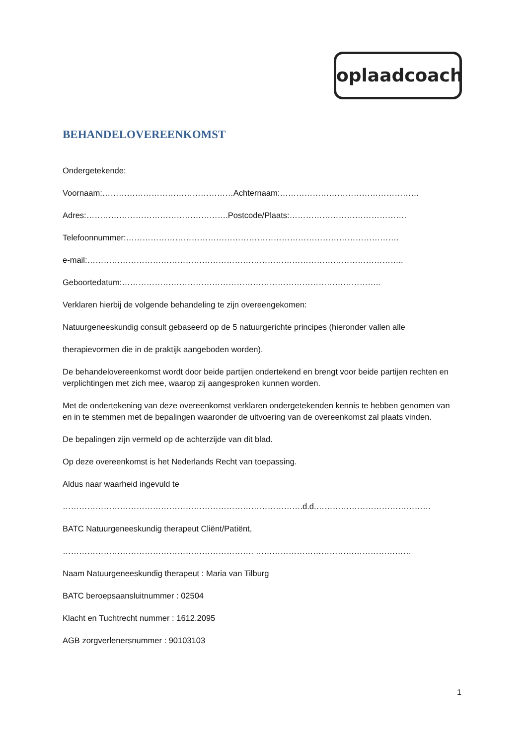oplaadcoach
BEHANDELOVEREENKOMST
Ondergetekende:
Voornaam:…………………………………………Achternaam:……………………………………………
Adres:…………………………………………….Postcode/Plaats:…………………………………….
Telefoonnummer:……………………………………………………………………………………….
e-mail:……………………………………………………………………………………………………..
Geboortedatum:…………………………………………………………………………………..
Verklaren hierbij de volgende behandeling te zijn overeengekomen:
Natuurgeneeskundig consult gebaseerd op de 5 natuurgerichte principes (hieronder vallen alle
therapievormen die in de praktijk aangeboden worden).
De behandelovereenkomst wordt door beide partijen ondertekend en brengt voor beide partijen rechten en verplichtingen met zich mee, waarop zij aangesproken kunnen worden.
Met de ondertekening van deze overeenkomst verklaren ondergetekenden kennis te hebben genomen van en in te stemmen met de bepalingen waaronder de uitvoering van de overeenkomst zal plaats vinden.
De bepalingen zijn vermeld op de achterzijde van dit blad.
Op deze overeenkomst is het Nederlands Recht van toepassing.
Aldus naar waarheid ingevuld te
…………………………………………………………………………….d.d.……………………………………
BATC Natuurgeneeskundig therapeut Cliënt/Patiënt,
……………………………………………………………. …………………………………………………
Naam Natuurgeneeskundig therapeut : Maria van Tilburg
BATC beroepsaansluitnummer : 02504
Klacht en Tuchtrecht nummer : 1612.2095
AGB zorgverlenersnummer : 90103103
1